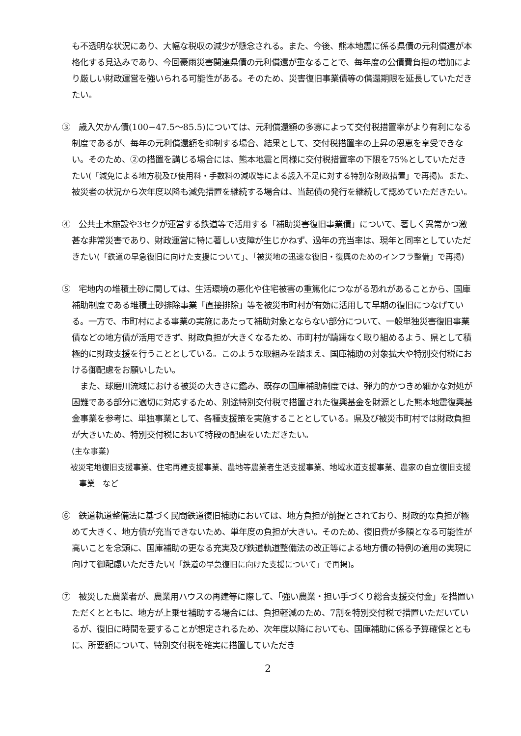も不透明な状況にあり、大幅な税収の減少が懸念される。また、今後、熊本地震に係る県債の元利償還が本格化する見込みであり、今回豪雨災害関連県債の元利償還が重なることで、毎年度の公債費負担の増加により厳しい財政運営を強いられる可能性がある。そのため、災害復旧事業債等の償還期限を延長していただきたい。
③　歳入欠かん債(100−47.5〜85.5)については、元利償還額の多寡によって交付税措置率がより有利になる制度であるが、毎年の元利償還額を抑制する場合、結果として、交付税措置率の上昇の恩恵を享受できない。そのため、②の措置を講じる場合には、熊本地震と同様に交付税措置率の下限を75%としていただきたい(「減免による地方税及び使用料・手数料の減収等による歳入不足に対する特別な財政措置」で再掲)。また、被災者の状況から次年度以降も減免措置を継続する場合は、当起債の発行を継続して認めていただきたい。
④　公共土木施設や3セクが運営する鉄道等で活用する「補助災害復旧事業債」について、著しく異常かつ激甚な非常災害であり、財政運営に特に著しい支障が生じかねず、過年の充当率は、現年と同率としていただきたい(「鉄道の早急復旧に向けた支援について」、「被災地の迅速な復旧・復興のためのインフラ整備」で再掲)
⑤　宅地内の堆積土砂に関しては、生活環境の悪化や住宅被害の重篤化につながる恐れがあることから、国庫補助制度である堆積土砂排除事業「直接排除」等を被災市町村が有効に活用して早期の復旧につなげている。一方で、市町村による事業の実施にあたって補助対象とならない部分について、一般単独災害復旧事業債などの地方債が活用できず、財政負担が大きくなるため、市町村が躊躇なく取り組めるよう、県として積極的に財政支援を行うこととしている。このような取組みを踏まえ、国庫補助の対象拡大や特別交付税における御配慮をお願いしたい。
　また、球磨川流域における被災の大きさに鑑み、既存の国庫補助制度では、弾力的かつきめ細かな対処が困難である部分に適切に対応するため、別途特別交付税で措置された復興基金を財源とした熊本地震復興基金事業を参考に、単独事業として、各種支援策を実施することとしている。県及び被災市町村では財政負担が大きいため、特別交付税において特段の配慮をいただきたい。
(主な事業)
被災宅地復旧支援事業、住宅再建支援事業、農地等農業者生活支援事業、地域水道支援事業、農家の自立復旧支援事業　など
⑥　鉄道軌道整備法に基づく民間鉄道復旧補助においては、地方負担が前提とされており、財政的な負担が極めて大きく、地方債が充当できないため、単年度の負担が大きい。そのため、復旧費が多額となる可能性が高いことを念頭に、国庫補助の更なる充実及び鉄道軌道整備法の改正等による地方債の特例の適用の実現に向けて御配慮いただきたい(「鉄道の早急復旧に向けた支援について」で再掲)。
⑦　被災した農業者が、農業用ハウスの再建等に際して、「強い農業・担い手づくり総合支援交付金」を措置いただくとともに、地方が上乗せ補助する場合には、負担軽減のため、7割を特別交付税で措置いただいているが、復旧に時間を要することが想定されるため、次年度以降においても、国庫補助に係る予算確保とともに、所要額について、特別交付税を確実に措置していただき
2